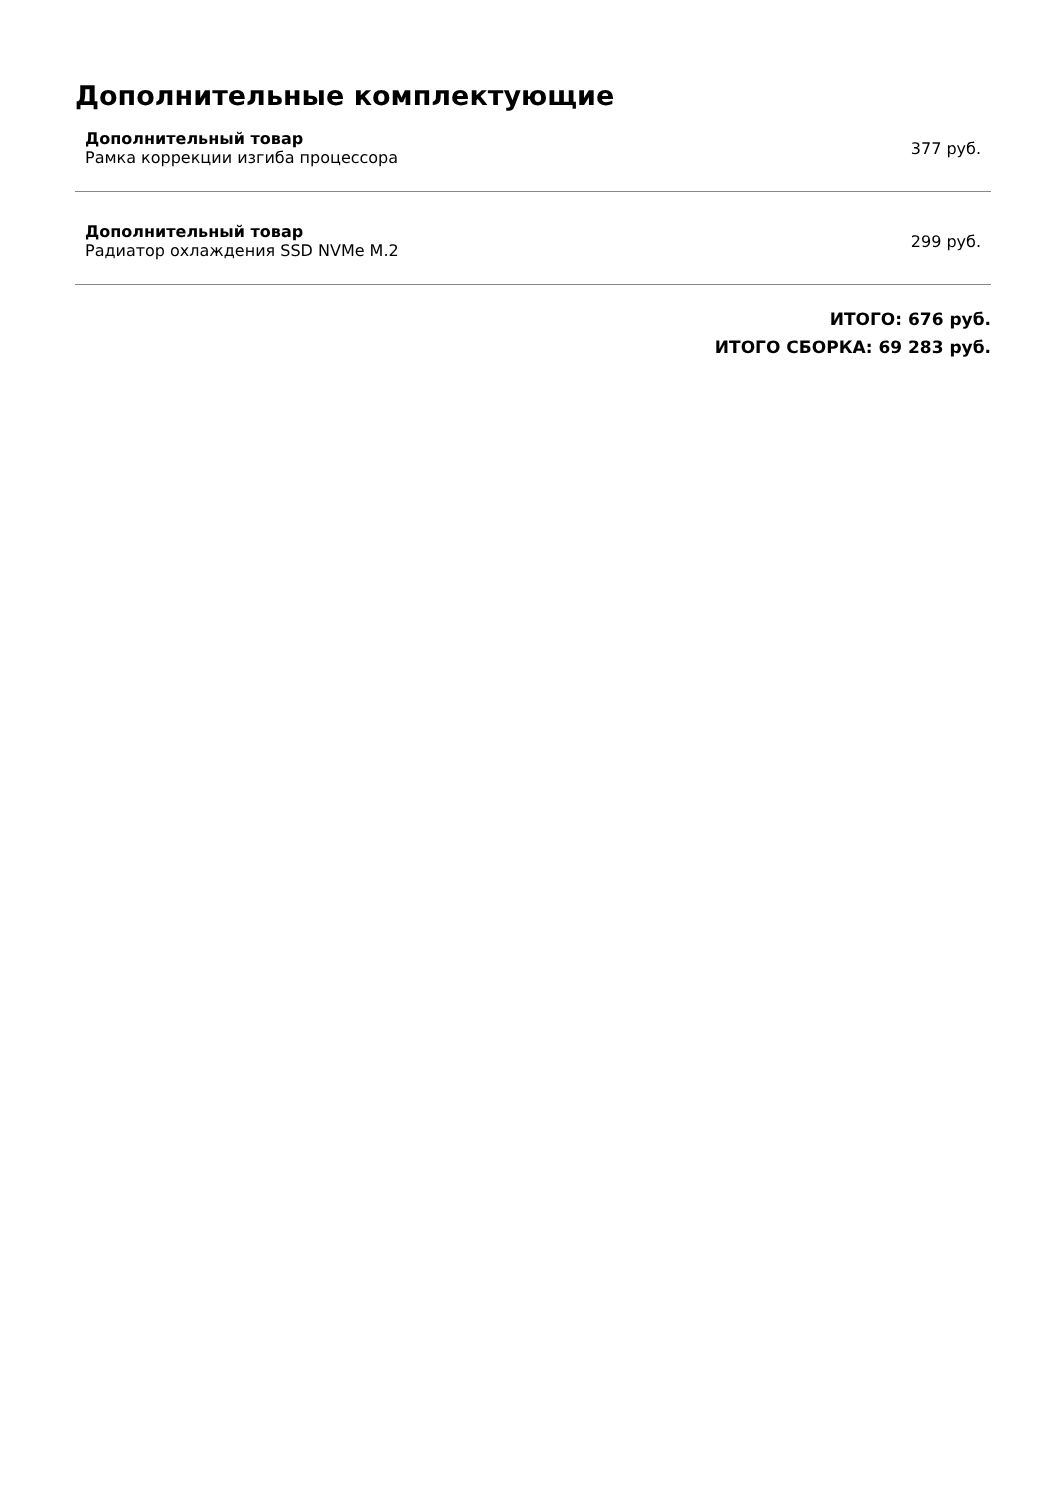Дополнительные комплектующие
Дополнительный товар
Рамка коррекции изгиба процессора
377 руб.
Дополнительный товар
Радиатор охлаждения SSD NVMe M.2
299 руб.
ИТОГО: 676 руб.
ИТОГО СБОРКА: 69 283 руб.